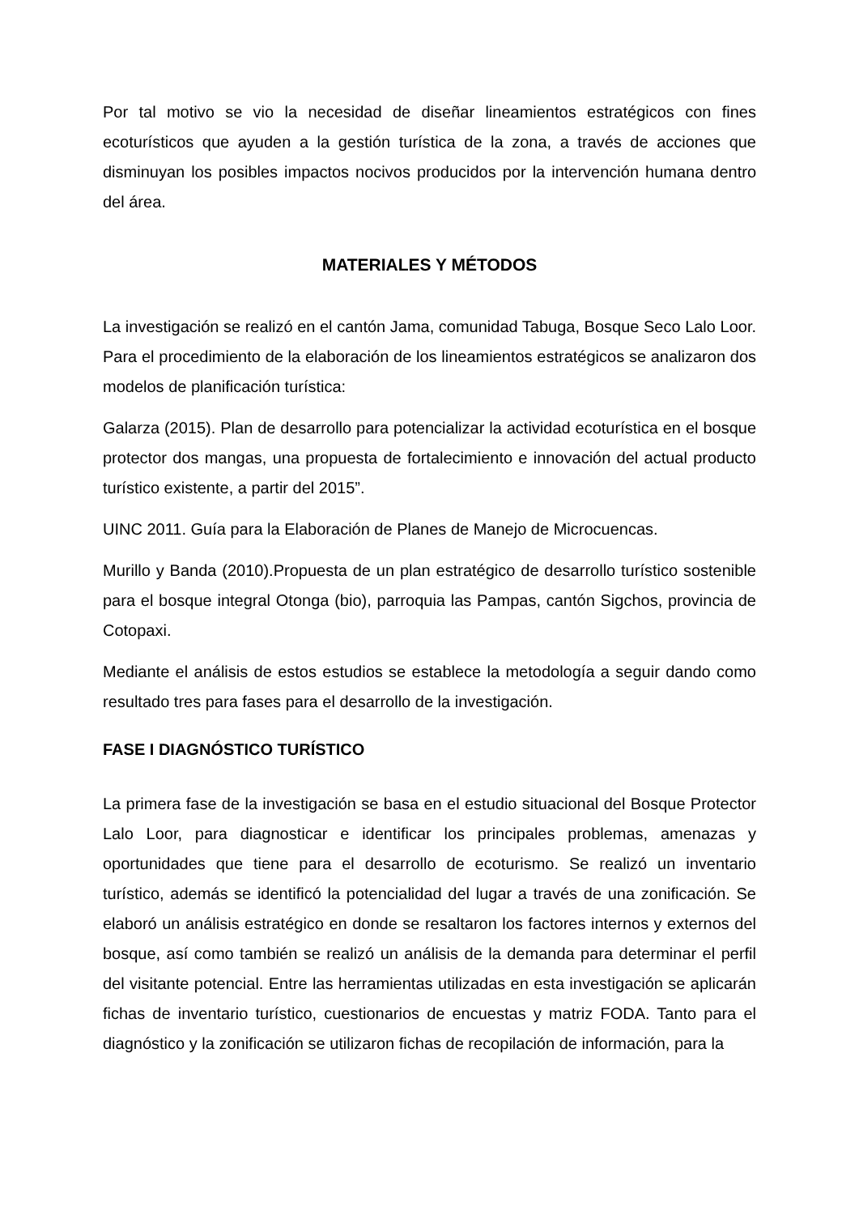Por tal motivo se vio la necesidad de diseñar lineamientos estratégicos con fines ecoturísticos que ayuden a la gestión turística de la zona, a través de acciones que disminuyan los posibles impactos nocivos producidos por la intervención humana dentro del área.
MATERIALES Y MÉTODOS
La investigación se realizó en el cantón Jama, comunidad Tabuga, Bosque Seco Lalo Loor. Para el procedimiento de la elaboración de los lineamientos estratégicos se analizaron dos modelos de planificación turística:
Galarza (2015). Plan de desarrollo para potencializar la actividad ecoturística en el bosque protector dos mangas, una propuesta de fortalecimiento e innovación del actual producto turístico existente, a partir del 2015”.
UINC 2011. Guía para la Elaboración de Planes de Manejo de Microcuencas.
Murillo y Banda (2010).Propuesta de un plan estratégico de desarrollo turístico sostenible para el bosque integral Otonga (bio), parroquia las Pampas, cantón Sigchos, provincia de Cotopaxi.
Mediante el análisis de estos estudios se establece la metodología a seguir dando como resultado tres para fases para el desarrollo de la investigación.
FASE I DIAGNÓSTICO TURÍSTICO
La primera fase de la investigación se basa en el estudio situacional del Bosque Protector Lalo Loor, para diagnosticar e identificar los principales problemas, amenazas y oportunidades que tiene para el desarrollo de ecoturismo. Se realizó un inventario turístico, además se identificó la potencialidad del lugar a través de una zonificación. Se elaboró un análisis estratégico en donde se resaltaron los factores internos y externos del bosque, así como también se realizó un análisis de la demanda para determinar el perfil del visitante potencial. Entre las herramientas utilizadas en esta investigación se aplicarán fichas de inventario turístico, cuestionarios de encuestas y matriz FODA. Tanto para el diagnóstico y la zonificación se utilizaron fichas de recopilación de información, para la